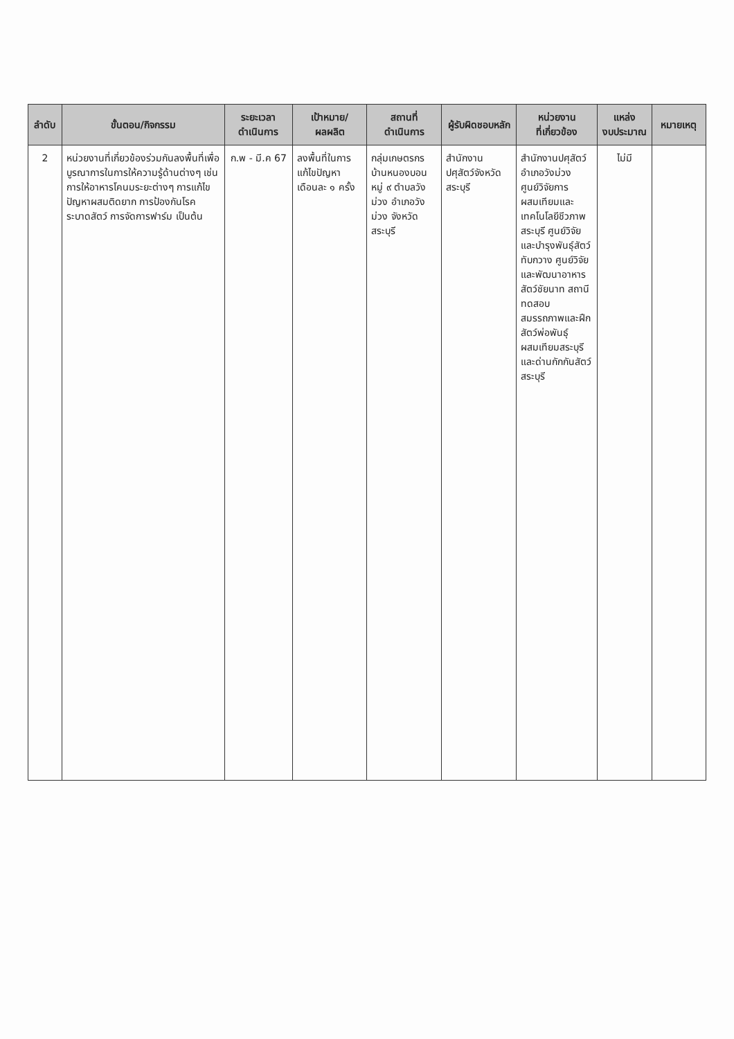| ลำดับ | ขั้นตอน/กิจกรรม | ระยะเวลา ดำเนินการ | เป้าหมาย/ผลผลิต | สถานที่ ดำเนินการ | ผู้รับผิดชอบหลัก | หน่วยงาน ที่เกี่ยวข้อง | แหล่ง งบประมาณ | หมายเหตุ |
| --- | --- | --- | --- | --- | --- | --- | --- | --- |
| 2 | หน่วยงานที่เกี่ยวข้องร่วมกันลงพื้นที่เพื่อบูรณาการในการให้ความรู้ด้านต่างๆ เช่น การให้อาหารโคนมระยะต่างๆ การแก้ไขปัญหาผสมติดยาก การป้องกันโรคระบาดสัตว์ การจัดการฟาร์ม เป็นต้น | ก.พ - มี.ค 67 | ลงพื้นที่ในการแก้ไขปัญหา เดือนละ ๑ ครั้ง | กลุ่มเกษตรกรบ้านหนองบอนหมู่ ๙ ตำบลวังม่วง อำเภอวังม่วง จังหวัดสระบุรี | สำนักงานปศุสัตว์จังหวัดสระบุรี | สำนักงานปศุสัตว์อำเภอวังม่วง ศูนย์วิจัยการผสมเทียมและเทคโนโลยีชีวภาพสระบุรี ศูนย์วิจัยและบำรุงพันธุ์สัตว์ทับกวาง ศูนย์วิจัยและพัฒนาอาหารสัตว์ชัยนาท สถานีทดสอบสมรรถภาพและฝึกสัตว์พ่อพันธุ์ผสมเทียมสระบุรี และด่านกักกันสัตว์สระบุรี | ไม่มี | |